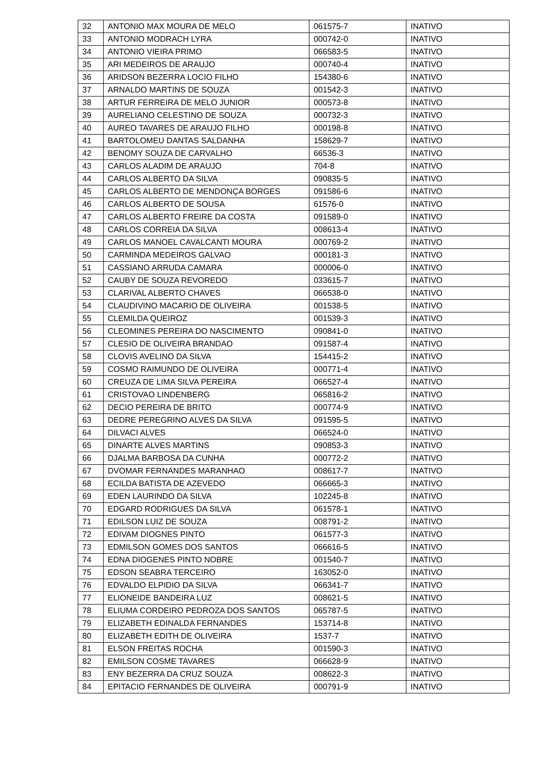| 32 | ANTONIO MAX MOURA DE MELO | 061575-7 | INATIVO |
| 33 | ANTONIO MODRACH LYRA | 000742-0 | INATIVO |
| 34 | ANTONIO VIEIRA PRIMO | 066583-5 | INATIVO |
| 35 | ARI MEDEIROS DE ARAUJO | 000740-4 | INATIVO |
| 36 | ARIDSON BEZERRA LOCIO FILHO | 154380-6 | INATIVO |
| 37 | ARNALDO MARTINS DE SOUZA | 001542-3 | INATIVO |
| 38 | ARTUR FERREIRA DE MELO JUNIOR | 000573-8 | INATIVO |
| 39 | AURELIANO CELESTINO DE SOUZA | 000732-3 | INATIVO |
| 40 | AUREO TAVARES DE ARAUJO FILHO | 000198-8 | INATIVO |
| 41 | BARTOLOMEU DANTAS SALDANHA | 158629-7 | INATIVO |
| 42 | BENOMY SOUZA DE CARVALHO | 66536-3 | INATIVO |
| 43 | CARLOS ALADIM DE ARAUJO | 704-8 | INATIVO |
| 44 | CARLOS ALBERTO DA SILVA | 090835-5 | INATIVO |
| 45 | CARLOS ALBERTO DE MENDONÇA BORGES | 091586-6 | INATIVO |
| 46 | CARLOS ALBERTO DE SOUSA | 61576-0 | INATIVO |
| 47 | CARLOS ALBERTO FREIRE DA COSTA | 091589-0 | INATIVO |
| 48 | CARLOS CORREIA DA SILVA | 008613-4 | INATIVO |
| 49 | CARLOS MANOEL CAVALCANTI MOURA | 000769-2 | INATIVO |
| 50 | CARMINDA MEDEIROS GALVAO | 000181-3 | INATIVO |
| 51 | CASSIANO ARRUDA CAMARA | 000006-0 | INATIVO |
| 52 | CAUBY DE SOUZA REVOREDO | 033615-7 | INATIVO |
| 53 | CLARIVAL ALBERTO CHAVES | 066538-0 | INATIVO |
| 54 | CLAUDIVINO MACARIO DE OLIVEIRA | 001538-5 | INATIVO |
| 55 | CLEMILDA QUEIROZ | 001539-3 | INATIVO |
| 56 | CLEOMINES PEREIRA DO NASCIMENTO | 090841-0 | INATIVO |
| 57 | CLESIO DE OLIVEIRA BRANDAO | 091587-4 | INATIVO |
| 58 | CLOVIS AVELINO DA SILVA | 154415-2 | INATIVO |
| 59 | COSMO RAIMUNDO DE OLIVEIRA | 000771-4 | INATIVO |
| 60 | CREUZA DE LIMA SILVA PEREIRA | 066527-4 | INATIVO |
| 61 | CRISTOVAO LINDENBERG | 065816-2 | INATIVO |
| 62 | DECIO PEREIRA DE BRITO | 000774-9 | INATIVO |
| 63 | DEDRE PEREGRINO ALVES DA SILVA | 091595-5 | INATIVO |
| 64 | DILVACI ALVES | 066524-0 | INATIVO |
| 65 | DINARTE ALVES MARTINS | 090853-3 | INATIVO |
| 66 | DJALMA BARBOSA DA CUNHA | 000772-2 | INATIVO |
| 67 | DVOMAR FERNANDES MARANHAO | 008617-7 | INATIVO |
| 68 | ECILDA BATISTA DE AZEVEDO | 066665-3 | INATIVO |
| 69 | EDEN LAURINDO DA SILVA | 102245-8 | INATIVO |
| 70 | EDGARD RODRIGUES DA SILVA | 061578-1 | INATIVO |
| 71 | EDILSON LUIZ DE SOUZA | 008791-2 | INATIVO |
| 72 | EDIVAM DIOGNES PINTO | 061577-3 | INATIVO |
| 73 | EDMILSON GOMES DOS SANTOS | 066616-5 | INATIVO |
| 74 | EDNA DIOGENES PINTO NOBRE | 001540-7 | INATIVO |
| 75 | EDSON SEABRA TERCEIRO | 163052-0 | INATIVO |
| 76 | EDVALDO ELPIDIO DA SILVA | 066341-7 | INATIVO |
| 77 | ELIONEIDE BANDEIRA LUZ | 008621-5 | INATIVO |
| 78 | ELIUMA CORDEIRO PEDROZA DOS SANTOS | 065787-5 | INATIVO |
| 79 | ELIZABETH EDINALDA FERNANDES | 153714-8 | INATIVO |
| 80 | ELIZABETH EDITH DE OLIVEIRA | 1537-7 | INATIVO |
| 81 | ELSON FREITAS ROCHA | 001590-3 | INATIVO |
| 82 | EMILSON COSME TAVARES | 066628-9 | INATIVO |
| 83 | ENY BEZERRA DA CRUZ SOUZA | 008622-3 | INATIVO |
| 84 | EPITACIO FERNANDES DE OLIVEIRA | 000791-9 | INATIVO |